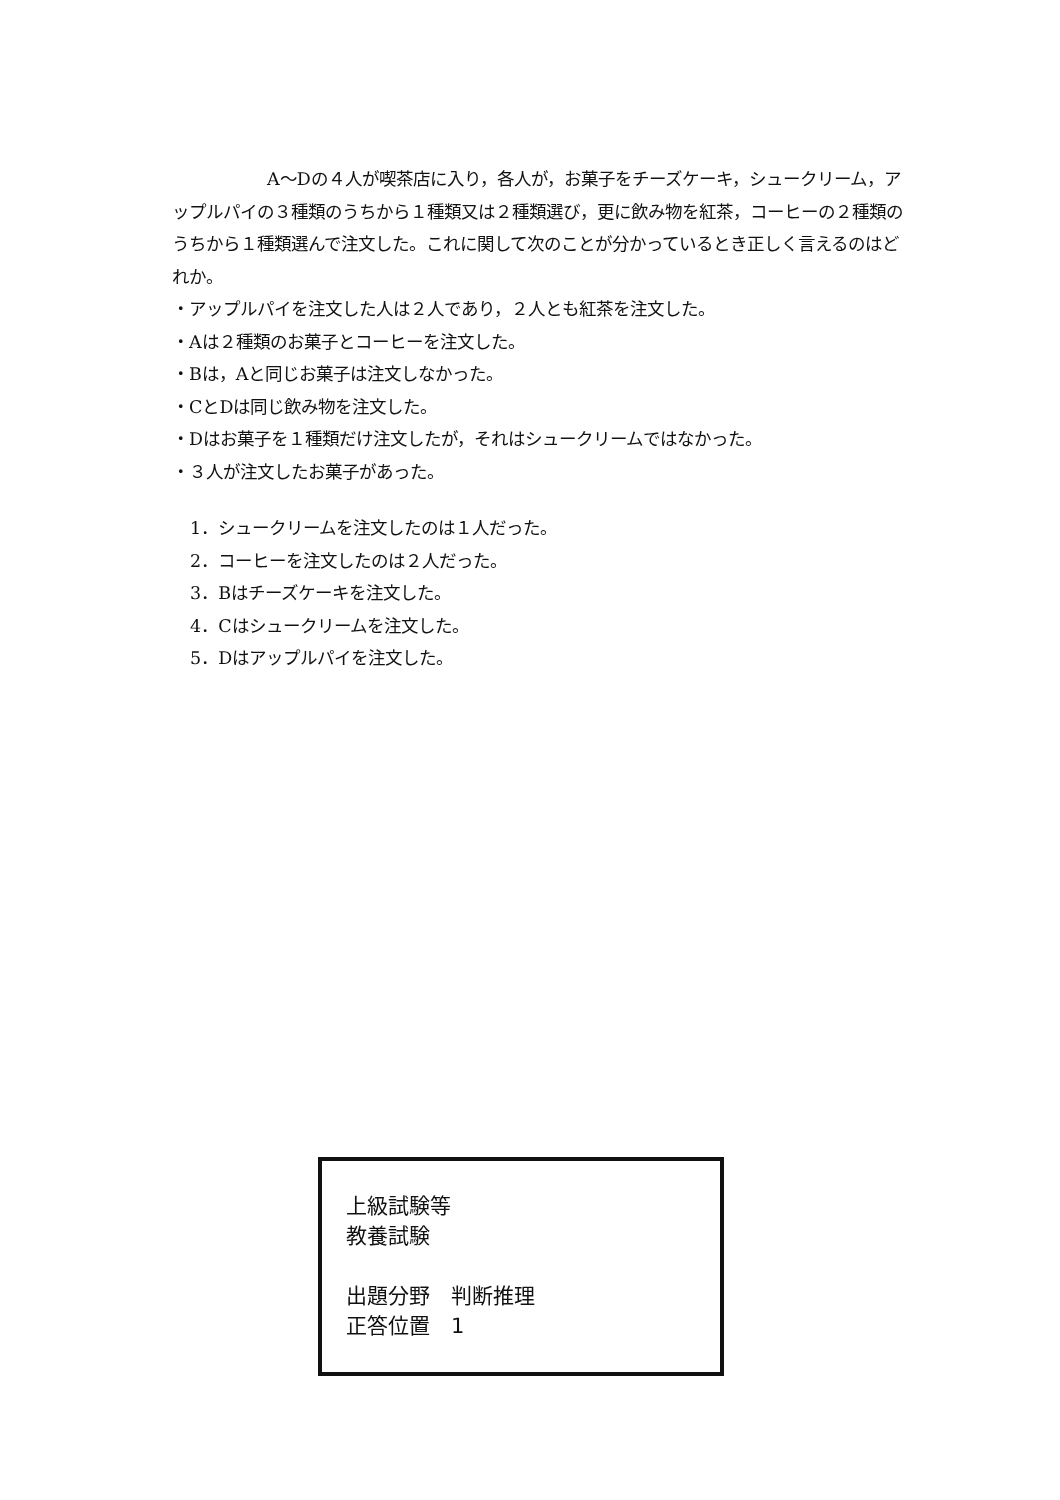A～Dの４人が喫茶店に入り，各人が，お菓子をチーズケーキ，シュークリーム，アップルパイの３種類のうちから１種類又は２種類選び，更に飲み物を紅茶，コーヒーの２種類のうちから１種類選んで注文した。これに関して次のことが分かっているとき正しく言えるのはどれか。
・アップルパイを注文した人は２人であり，２人とも紅茶を注文した。
・Aは２種類のお菓子とコーヒーを注文した。
・Bは，Aと同じお菓子は注文しなかった。
・CとDは同じ飲み物を注文した。
・Dはお菓子を１種類だけ注文したが，それはシュークリームではなかった。
・３人が注文したお菓子があった。
1．シュークリームを注文したのは１人だった。
2．コーヒーを注文したのは２人だった。
3．Bはチーズケーキを注文した。
4．Cはシュークリームを注文した。
5．Dはアップルパイを注文した。
上級試験等
教養試験
出題分野　判断推理
正答位置　1